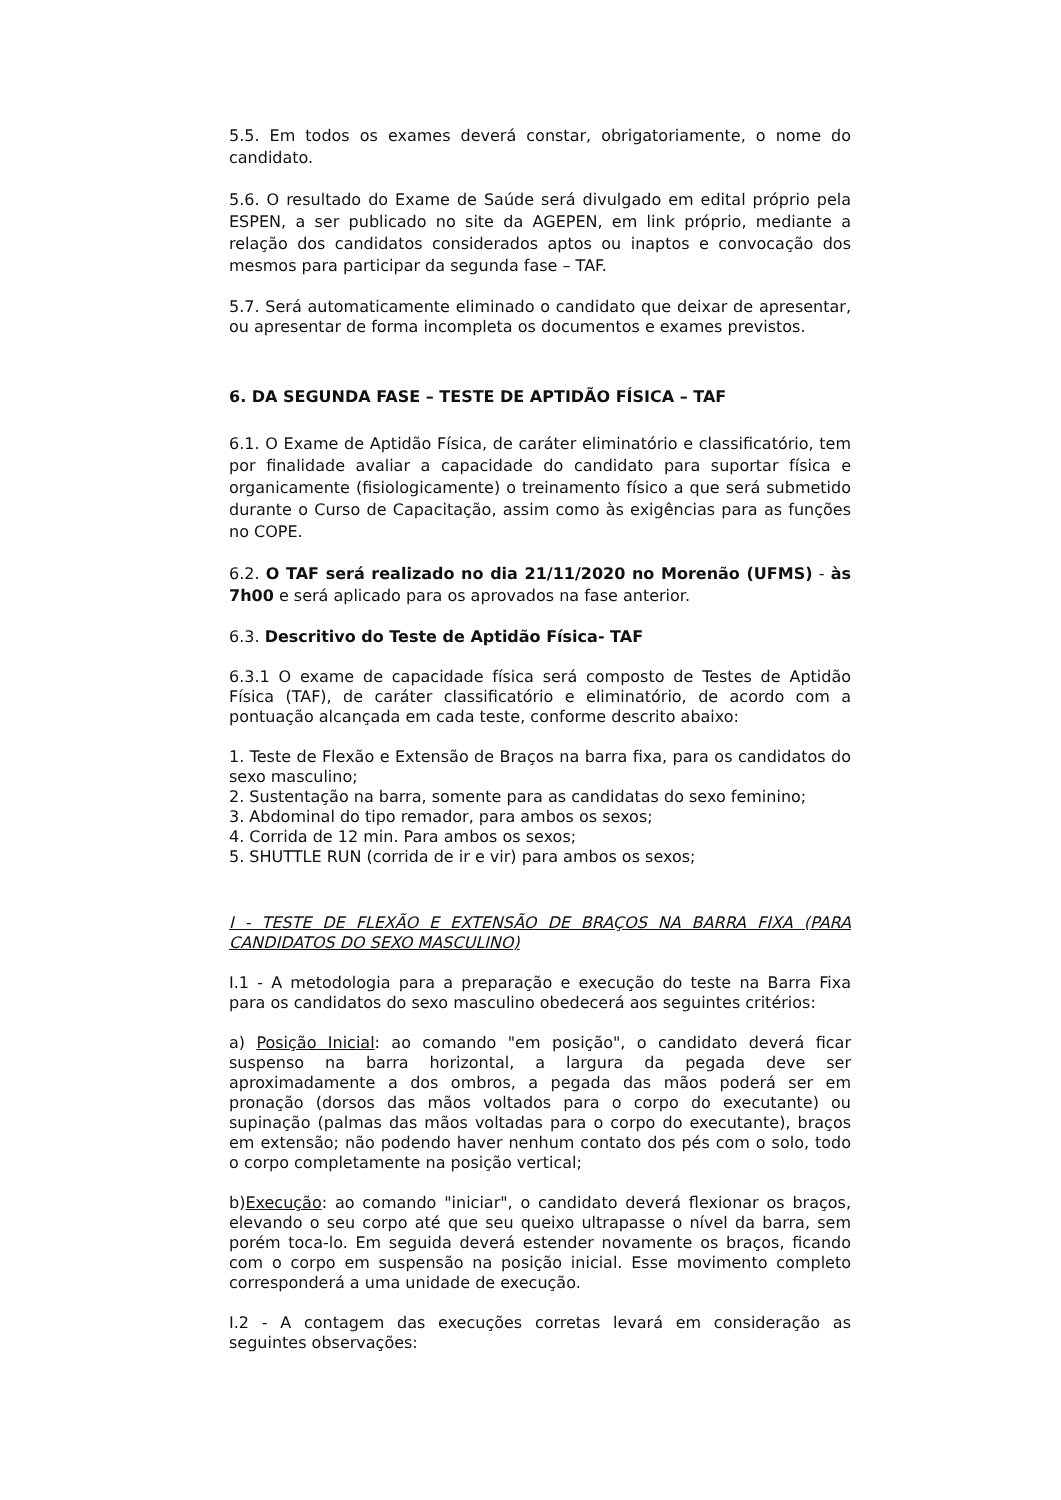5.5. Em todos os exames deverá constar, obrigatoriamente, o nome do candidato.
5.6. O resultado do Exame de Saúde será divulgado em edital próprio pela ESPEN, a ser publicado no site da AGEPEN, em link próprio, mediante a relação dos candidatos considerados aptos ou inaptos e convocação dos mesmos para participar da segunda fase – TAF.
5.7. Será automaticamente eliminado o candidato que deixar de apresentar, ou apresentar de forma incompleta os documentos e exames previstos.
6. DA SEGUNDA FASE – TESTE DE APTIDÃO FÍSICA – TAF
6.1. O Exame de Aptidão Física, de caráter eliminatório e classificatório, tem por finalidade avaliar a capacidade do candidato para suportar física e organicamente (fisiologicamente) o treinamento físico a que será submetido durante o Curso de Capacitação, assim como às exigências para as funções no COPE.
6.2. O TAF será realizado no dia 21/11/2020 no Morenão (UFMS) - às 7h00 e será aplicado para os aprovados na fase anterior.
6.3. Descritivo do Teste de Aptidão Física- TAF
6.3.1 O exame de capacidade física será composto de Testes de Aptidão Física (TAF), de caráter classificatório e eliminatório, de acordo com a pontuação alcançada em cada teste, conforme descrito abaixo:
1. Teste de Flexão e Extensão de Braços na barra fixa, para os candidatos do sexo masculino;
2. Sustentação na barra, somente para as candidatas do sexo feminino;
3. Abdominal do tipo remador, para ambos os sexos;
4. Corrida de 12 min. Para ambos os sexos;
5. SHUTTLE RUN (corrida de ir e vir) para ambos os sexos;
I - TESTE DE FLEXÃO E EXTENSÃO DE BRAÇOS NA BARRA FIXA (PARA CANDIDATOS DO SEXO MASCULINO)
I.1 - A metodologia para a preparação e execução do teste na Barra Fixa para os candidatos do sexo masculino obedecerá aos seguintes critérios:
a) Posição Inicial: ao comando "em posição", o candidato deverá ficar suspenso na barra horizontal, a largura da pegada deve ser aproximadamente a dos ombros, a pegada das mãos poderá ser em pronação (dorsos das mãos voltados para o corpo do executante) ou supinação (palmas das mãos voltadas para o corpo do executante), braços em extensão; não podendo haver nenhum contato dos pés com o solo, todo o corpo completamente na posição vertical;
b)Execução: ao comando "iniciar", o candidato deverá flexionar os braços, elevando o seu corpo até que seu queixo ultrapasse o nível da barra, sem porém toca-lo. Em seguida deverá estender novamente os braços, ficando com o corpo em suspensão na posição inicial. Esse movimento completo corresponderá a uma unidade de execução.
I.2 - A contagem das execuções corretas levará em consideração as seguintes observações: